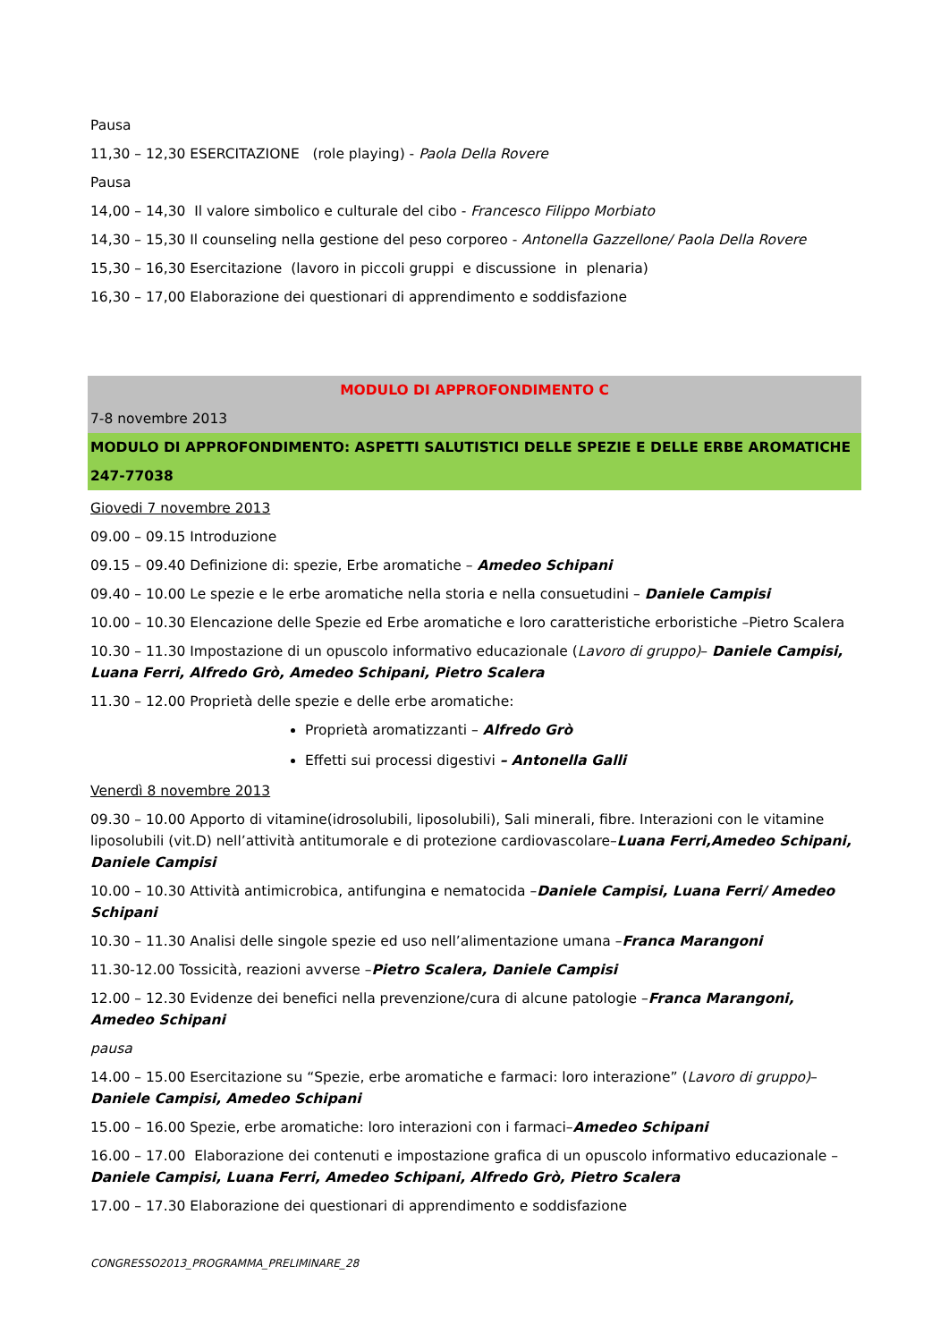Pausa
11,30 – 12,30 ESERCITAZIONE (role playing) - Paola Della Rovere
Pausa
14,00 – 14,30 Il valore simbolico e culturale del cibo - Francesco Filippo Morbiato
14,30 – 15,30 Il counseling nella gestione del peso corporeo - Antonella Gazzellone/ Paola Della Rovere
15,30 – 16,30 Esercitazione (lavoro in piccoli gruppi e discussione in plenaria)
16,30 – 17,00 Elaborazione dei questionari di apprendimento e soddisfazione
MODULO DI APPROFONDIMENTO C
7-8 novembre 2013
MODULO DI APPROFONDIMENTO: ASPETTI SALUTISTICI DELLE SPEZIE E DELLE ERBE AROMATICHE
247-77038
Giovedi 7 novembre 2013
09.00 – 09.15 Introduzione
09.15 – 09.40 Definizione di: spezie, Erbe aromatiche – Amedeo Schipani
09.40 – 10.00 Le spezie e le erbe aromatiche nella storia e nella consuetudini – Daniele Campisi
10.00 – 10.30 Elencazione delle Spezie ed Erbe aromatiche e loro caratteristiche erboristiche –Pietro Scalera
10.30 – 11.30 Impostazione di un opuscolo informativo educazionale (Lavoro di gruppo)– Daniele Campisi, Luana Ferri, Alfredo Grò, Amedeo Schipani, Pietro Scalera
11.30 – 12.00 Proprietà delle spezie e delle erbe aromatiche:
Proprietà aromatizzanti – Alfredo Grò
Effetti sui processi digestivi – Antonella Galli
Venerdì 8 novembre 2013
09.30 – 10.00 Apporto di vitamine(idrosolubili, liposolubili), Sali minerali, fibre. Interazioni con le vitamine liposolubili (vit.D) nell’attività antitumorale e di protezione cardiovascolare–Luana Ferri,Amedeo Schipani, Daniele Campisi
10.00 – 10.30 Attività antimicrobica, antifungina e nematocida –Daniele Campisi, Luana Ferri/ Amedeo Schipani
10.30 – 11.30 Analisi delle singole spezie ed uso nell’alimentazione umana –Franca Marangoni
11.30-12.00 Tossicità, reazioni avverse –Pietro Scalera, Daniele Campisi
12.00 – 12.30 Evidenze dei benefici nella prevenzione/cura di alcune patologie –Franca Marangoni, Amedeo Schipani
pausa
14.00 – 15.00 Esercitazione su “Spezie, erbe aromatiche e farmaci: loro interazione” (Lavoro di gruppo)– Daniele Campisi, Amedeo Schipani
15.00 – 16.00 Spezie, erbe aromatiche: loro interazioni con i farmaci–Amedeo Schipani
16.00 – 17.00 Elaborazione dei contenuti e impostazione grafica di un opuscolo informativo educazionale – Daniele Campisi, Luana Ferri, Amedeo Schipani, Alfredo Grò, Pietro Scalera
17.00 – 17.30 Elaborazione dei questionari di apprendimento e soddisfazione
CONGRESSO2013_PROGRAMMA_PRELIMINARE_28